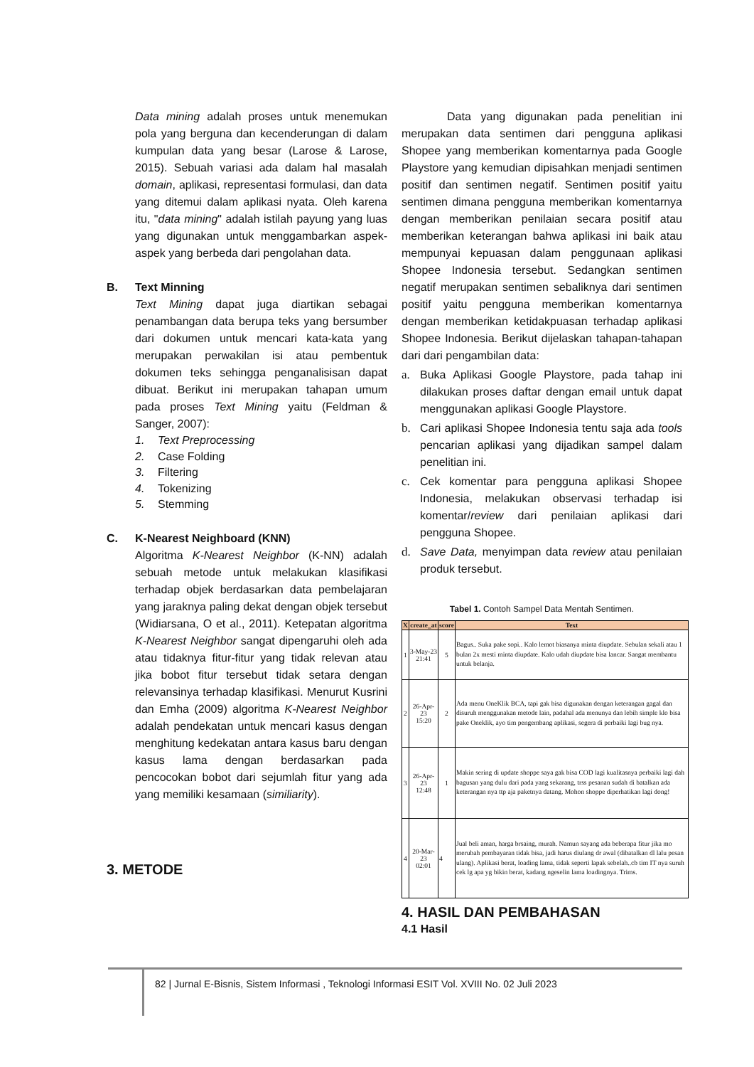Data mining adalah proses untuk menemukan pola yang berguna dan kecenderungan di dalam kumpulan data yang besar (Larose & Larose, 2015). Sebuah variasi ada dalam hal masalah domain, aplikasi, representasi formulasi, dan data yang ditemui dalam aplikasi nyata. Oleh karena itu, "data mining" adalah istilah payung yang luas yang digunakan untuk menggambarkan aspek-aspek yang berbeda dari pengolahan data.
B. Text Minning
Text Mining dapat juga diartikan sebagai penambangan data berupa teks yang bersumber dari dokumen untuk mencari kata-kata yang merupakan perwakilan isi atau pembentuk dokumen teks sehingga penganalisisan dapat dibuat. Berikut ini merupakan tahapan umum pada proses Text Mining yaitu (Feldman & Sanger, 2007):
1. Text Preprocessing
2. Case Folding
3. Filtering
4. Tokenizing
5. Stemming
C. K-Nearest Neighboard (KNN)
Algoritma K-Nearest Neighbor (K-NN) adalah sebuah metode untuk melakukan klasifikasi terhadap objek berdasarkan data pembelajaran yang jaraknya paling dekat dengan objek tersebut (Widiarsana, O et al., 2011). Ketepatan algoritma K-Nearest Neighbor sangat dipengaruhi oleh ada atau tidaknya fitur-fitur yang tidak relevan atau jika bobot fitur tersebut tidak setara dengan relevansinya terhadap klasifikasi. Menurut Kusrini dan Emha (2009) algoritma K-Nearest Neighbor adalah pendekatan untuk mencari kasus dengan menghitung kedekatan antara kasus baru dengan kasus lama dengan berdasarkan pada pencocokan bobot dari sejumlah fitur yang ada yang memiliki kesamaan (similiarity).
3. METODE
Data yang digunakan pada penelitian ini merupakan data sentimen dari pengguna aplikasi Shopee yang memberikan komentarnya pada Google Playstore yang kemudian dipisahkan menjadi sentimen positif dan sentimen negatif. Sentimen positif yaitu sentimen dimana pengguna memberikan komentarnya dengan memberikan penilaian secara positif atau memberikan keterangan bahwa aplikasi ini baik atau mempunyai kepuasan dalam penggunaan aplikasi Shopee Indonesia tersebut. Sedangkan sentimen negatif merupakan sentimen sebaliknya dari sentimen positif yaitu pengguna memberikan komentarnya dengan memberikan ketidakpuasan terhadap aplikasi Shopee Indonesia. Berikut dijelaskan tahapan-tahapan dari dari pengambilan data:
a. Buka Aplikasi Google Playstore, pada tahap ini dilakukan proses daftar dengan email untuk dapat menggunakan aplikasi Google Playstore.
b. Cari aplikasi Shopee Indonesia tentu saja ada tools pencarian aplikasi yang dijadikan sampel dalam penelitian ini.
c. Cek komentar para pengguna aplikasi Shopee Indonesia, melakukan observasi terhadap isi komentar/review dari penilaian aplikasi dari pengguna Shopee.
d. Save Data, menyimpan data review atau penilaian produk tersebut.
Tabel 1. Contoh Sampel Data Mentah Sentimen.
| X | create_at | score | Text |
| --- | --- | --- | --- |
| 1 | 3-May-23 21:41 | 5 | Bagus.. Suka pake sopi.. Kalo lemot biasanya minta diupdate. Sebulan sekali atau 1 bulan 2x mesti minta diupdate. Kalo udah diupdate bisa lancar. Sangat membantu untuk belanja. |
| 2 | 26-Apr-23 15:20 | 2 | Ada menu OneKlik BCA, tapi gak bisa digunakan dengan keterangan gagal dan disuruh menggunakan metode lain, padahal ada menunya dan lebih simple klo bisa pake Oneklik, ayo tim pengembang aplikasi, segera di perbaiki lagi bug nya. |
| 3 | 26-Apr-23 12:48 | 1 | Makin sering di update shoppe saya gak bisa COD lagi kualitasnya perbaiki lagi dah bagusan yang dulu dari pada yang sekarang, trss pesanan sudah di batalkan ada keterangan nya ttp aja paketnya datang. Mohon shoppe diperhatikan lagi dong! |
| 4 | 20-Mar-23 02:01 | 4 | Jual beli aman, harga brsaing, murah. Namun sayang ada beberapa fitur jika mo merubah pembayaran tidak bisa, jadi harus diulang dr awal (dibatalkan dl lalu pesan ulang). Aplikasi berat, loading lama, tidak seperti lapak sebelah..cb tim IT nya suruh cek lg apa yg bikin berat, kadang ngeselin lama loadingnya. Trims. |
4. HASIL DAN PEMBAHASAN
4.1 Hasil
82 | Jurnal E-Bisnis, Sistem Informasi , Teknologi Informasi ESIT Vol. XVIII No. 02 Juli 2023